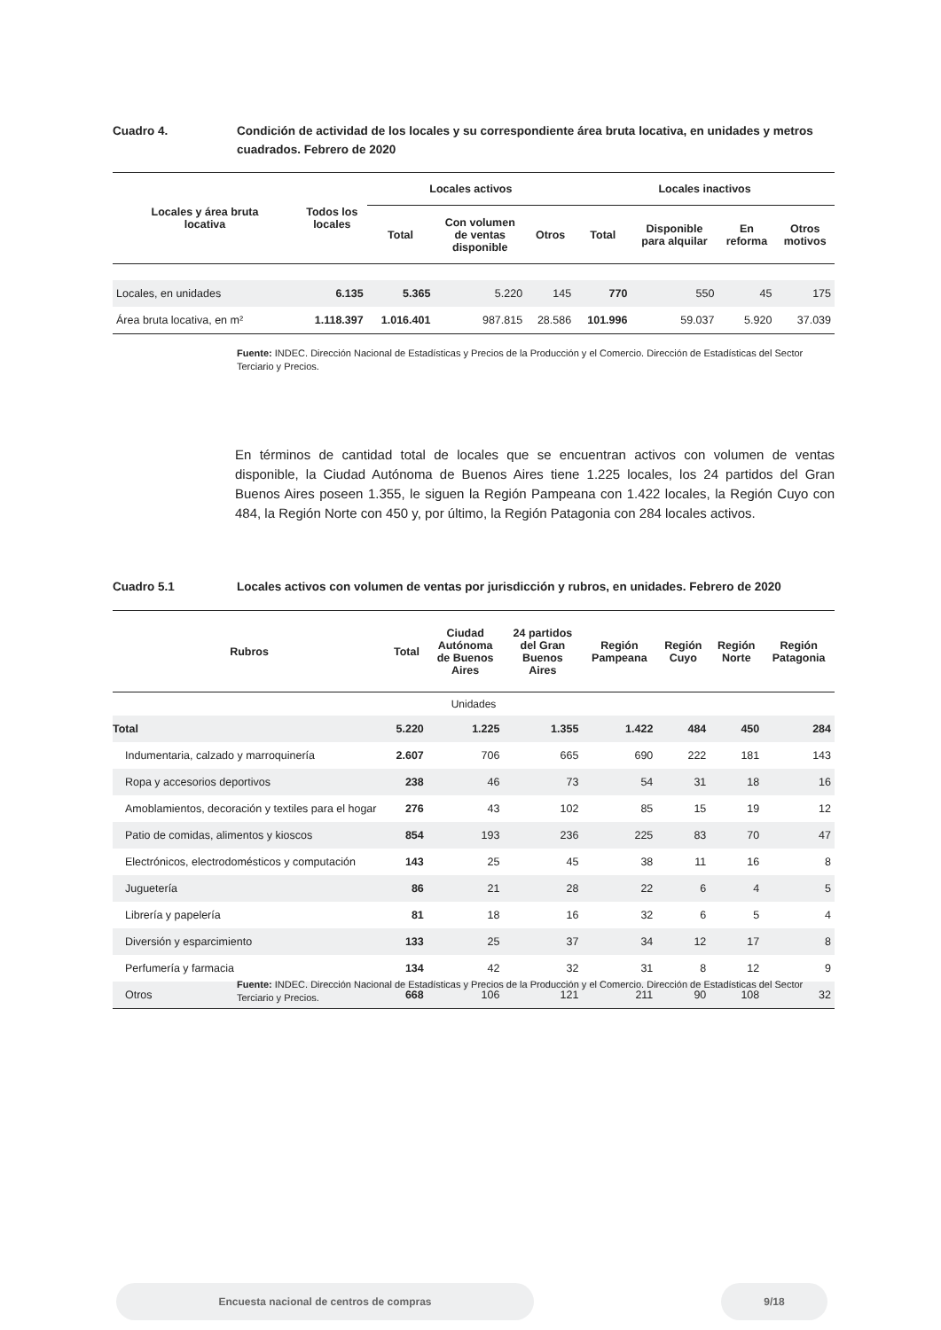Cuadro 4. Condición de actividad de los locales y su correspondiente área bruta locativa, en unidades y metros cuadrados. Febrero de 2020
| Locales y área bruta locativa | Todos los locales | Locales activos | | | Locales inactivos | | | |
| --- | --- | --- | --- | --- | --- | --- | --- | --- |
| | | Total | Con volumen de ventas disponible | Otros | Total | Disponible para alquilar | En reforma | Otros motivos |
| Locales, en unidades | 6.135 | 5.365 | 5.220 | 145 | 770 | 550 | 45 | 175 |
| Área bruta locativa, en m² | 1.118.397 | 1.016.401 | 987.815 | 28.586 | 101.996 | 59.037 | 5.920 | 37.039 |
Fuente: INDEC. Dirección Nacional de Estadísticas y Precios de la Producción y el Comercio. Dirección de Estadísticas del Sector Terciario y Precios.
En términos de cantidad total de locales que se encuentran activos con volumen de ventas disponible, la Ciudad Autónoma de Buenos Aires tiene 1.225 locales, los 24 partidos del Gran Buenos Aires poseen 1.355, le siguen la Región Pampeana con 1.422 locales, la Región Cuyo con 484, la Región Norte con 450 y, por último, la Región Patagonia con 284 locales activos.
Cuadro 5.1 Locales activos con volumen de ventas por jurisdicción y rubros, en unidades. Febrero de 2020
| Rubros | Total | Ciudad Autónoma de Buenos Aires | 24 partidos del Gran Buenos Aires | Región Pampeana | Región Cuyo | Región Norte | Región Patagonia |
| --- | --- | --- | --- | --- | --- | --- | --- |
| Unidades | | | | | | | |
| Total | 5.220 | 1.225 | 1.355 | 1.422 | 484 | 450 | 284 |
| Indumentaria, calzado y marroquinería | 2.607 | 706 | 665 | 690 | 222 | 181 | 143 |
| Ropa y accesorios deportivos | 238 | 46 | 73 | 54 | 31 | 18 | 16 |
| Amoblamientos, decoración y textiles para el hogar | 276 | 43 | 102 | 85 | 15 | 19 | 12 |
| Patio de comidas, alimentos y kioscos | 854 | 193 | 236 | 225 | 83 | 70 | 47 |
| Electrónicos, electrodomésticos y computación | 143 | 25 | 45 | 38 | 11 | 16 | 8 |
| Juguetería | 86 | 21 | 28 | 22 | 6 | 4 | 5 |
| Librería y papelería | 81 | 18 | 16 | 32 | 6 | 5 | 4 |
| Diversión y esparcimiento | 133 | 25 | 37 | 34 | 12 | 17 | 8 |
| Perfumería y farmacia | 134 | 42 | 32 | 31 | 8 | 12 | 9 |
| Otros | 668 | 106 | 121 | 211 | 90 | 108 | 32 |
Fuente: INDEC. Dirección Nacional de Estadísticas y Precios de la Producción y el Comercio. Dirección de Estadísticas del Sector Terciario y Precios.
Encuesta nacional de centros de compras 9/18